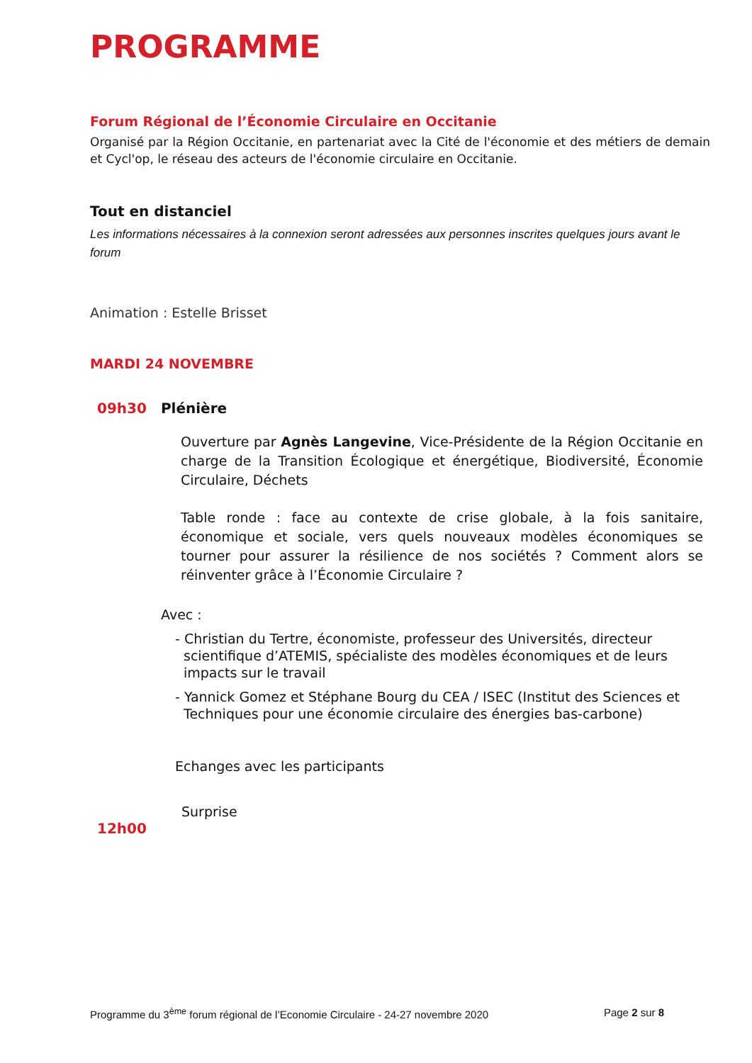PROGRAMME
Forum Régional de l’Économie Circulaire en Occitanie
Organisé par la Région Occitanie, en partenariat avec la Cité de l'économie et des métiers de demain et Cycl'op, le réseau des acteurs de l'économie circulaire en Occitanie.
Tout en distanciel
Les informations nécessaires à la connexion seront adressées aux personnes inscrites quelques jours avant le forum
Animation : Estelle Brisset
MARDI 24 NOVEMBRE
09h30 Plénière
Ouverture par Agnès Langevine, Vice-Présidente de la Région Occitanie en charge de la Transition Écologique et énergétique, Biodiversité, Économie Circulaire, Déchets
Table ronde : face au contexte de crise globale, à la fois sanitaire, économique et sociale, vers quels nouveaux modèles économiques se tourner pour assurer la résilience de nos sociétés ? Comment alors se réinventer grâce à l’Économie Circulaire ?
Avec :
- Christian du Tertre, économiste, professeur des Universités, directeur scientifique d’ATEMIS, spécialiste des modèles économiques et de leurs impacts sur le travail
- Yannick Gomez et Stéphane Bourg du CEA / ISEC (Institut des Sciences et Techniques pour une économie circulaire des énergies bas-carbone)
Echanges avec les participants
Surprise
12h00
Programme du 3<sup>ème</sup> forum régional de l’Economie Circulaire - 24-27 novembre 2020 Page 2 sur 8